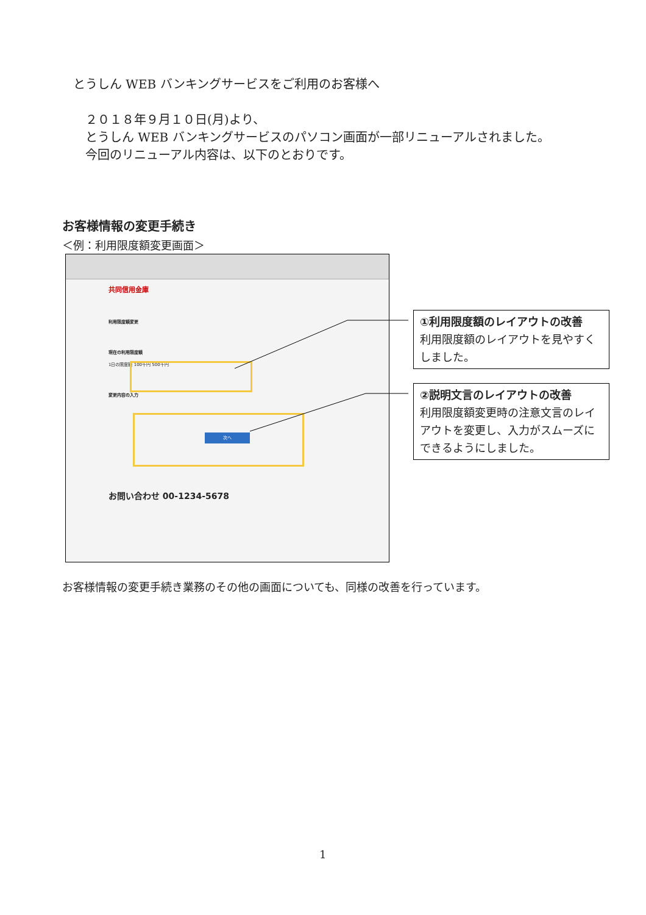とうしん WEB バンキングサービスをご利用のお客様へ
２０１８年９月１０日(月)より、
とうしん WEB バンキングサービスのパソコン画面が一部リニューアルされました。
今回のリニューアル内容は、以下のとおりです。
お客様情報の変更手続き
＜例：利用限度額変更画面＞
共同信用金庫
利用限度額変更
現在の利用限度額
1日の限度額 100千円 500千円
変更内容の入力
次へ
お問い合わせ 00-1234-5678
①利用限度額のレイアウトの改善
利用限度額のレイアウトを見やすくしました。
②説明文言のレイアウトの改善
利用限度額変更時の注意文言のレイアウトを変更し、入力がスムーズにできるようにしました。
お客様情報の変更手続き業務のその他の画面についても、同様の改善を行っています。
1